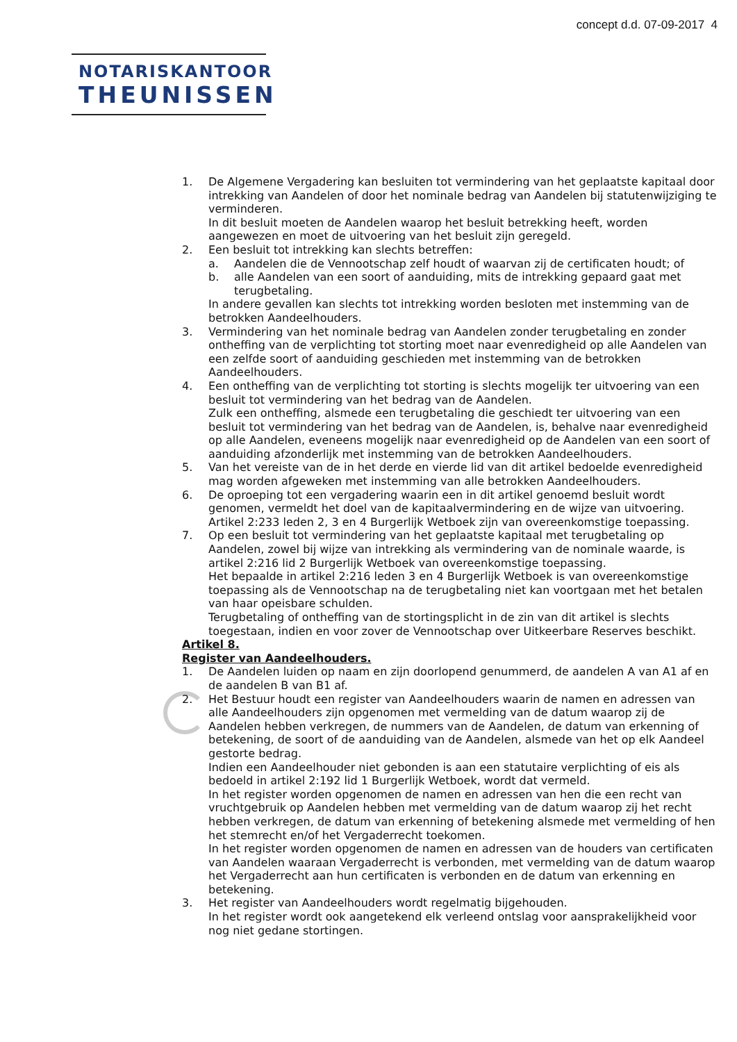concept d.d. 07-09-2017 4
NOTARISKANTOOR
THEUNISSEN
1. De Algemene Vergadering kan besluiten tot vermindering van het geplaatste kapitaal door intrekking van Aandelen of door het nominale bedrag van Aandelen bij statutenwijziging te verminderen.
In dit besluit moeten de Aandelen waarop het besluit betrekking heeft, worden aangewezen en moet de uitvoering van het besluit zijn geregeld.
2. Een besluit tot intrekking kan slechts betreffen:
a. Aandelen die de Vennootschap zelf houdt of waarvan zij de certificaten houdt; of
b. alle Aandelen van een soort of aanduiding, mits de intrekking gepaard gaat met terugbetaling.
In andere gevallen kan slechts tot intrekking worden besloten met instemming van de betrokken Aandeelhouders.
3. Vermindering van het nominale bedrag van Aandelen zonder terugbetaling en zonder ontheffing van de verplichting tot storting moet naar evenredigheid op alle Aandelen van een zelfde soort of aanduiding geschieden met instemming van de betrokken Aandeelhouders.
4. Een ontheffing van de verplichting tot storting is slechts mogelijk ter uitvoering van een besluit tot vermindering van het bedrag van de Aandelen.
Zulk een ontheffing, alsmede een terugbetaling die geschiedt ter uitvoering van een besluit tot vermindering van het bedrag van de Aandelen, is, behalve naar evenredigheid op alle Aandelen, eveneens mogelijk naar evenredigheid op de Aandelen van een soort of aanduiding afzonderlijk met instemming van de betrokken Aandeelhouders.
5. Van het vereiste van de in het derde en vierde lid van dit artikel bedoelde evenredigheid mag worden afgeweken met instemming van alle betrokken Aandeelhouders.
6. De oproeping tot een vergadering waarin een in dit artikel genoemd besluit wordt genomen, vermeldt het doel van de kapitaalvermindering en de wijze van uitvoering. Artikel 2:233 leden 2, 3 en 4 Burgerlijk Wetboek zijn van overeenkomstige toepassing.
7. Op een besluit tot vermindering van het geplaatste kapitaal met terugbetaling op Aandelen, zowel bij wijze van intrekking als vermindering van de nominale waarde, is artikel 2:216 lid 2 Burgerlijk Wetboek van overeenkomstige toepassing.
Het bepaalde in artikel 2:216 leden 3 en 4 Burgerlijk Wetboek is van overeenkomstige toepassing als de Vennootschap na de terugbetaling niet kan voortgaan met het betalen van haar opeisbare schulden.
Terugbetaling of ontheffing van de stortingsplicht in de zin van dit artikel is slechts toegestaan, indien en voor zover de Vennootschap over Uitkeerbare Reserves beschikt.
Artikel 8.
Register van Aandeelhouders.
1. De Aandelen luiden op naam en zijn doorlopend genummerd, de aandelen A van A1 af en de aandelen B van B1 af.
2. Het Bestuur houdt een register van Aandeelhouders waarin de namen en adressen van alle Aandeelhouders zijn opgenomen met vermelding van de datum waarop zij de Aandelen hebben verkregen, de nummers van de Aandelen, de datum van erkenning of betekening, de soort of de aanduiding van de Aandelen, alsmede van het op elk Aandeel gestorte bedrag.
Indien een Aandeelhouder niet gebonden is aan een statutaire verplichting of eis als bedoeld in artikel 2:192 lid 1 Burgerlijk Wetboek, wordt dat vermeld.
In het register worden opgenomen de namen en adressen van hen die een recht van vruchtgebruik op Aandelen hebben met vermelding van de datum waarop zij het recht hebben verkregen, de datum van erkenning of betekening alsmede met vermelding of hen het stemrecht en/of het Vergaderrecht toekomen.
In het register worden opgenomen de namen en adressen van de houders van certificaten van Aandelen waaraan Vergaderrecht is verbonden, met vermelding van de datum waarop het Vergaderrecht aan hun certificaten is verbonden en de datum van erkenning en betekening.
3. Het register van Aandeelhouders wordt regelmatig bijgehouden.
In het register wordt ook aangetekend elk verleend ontslag voor aansprakelijkheid voor nog niet gedane stortingen.